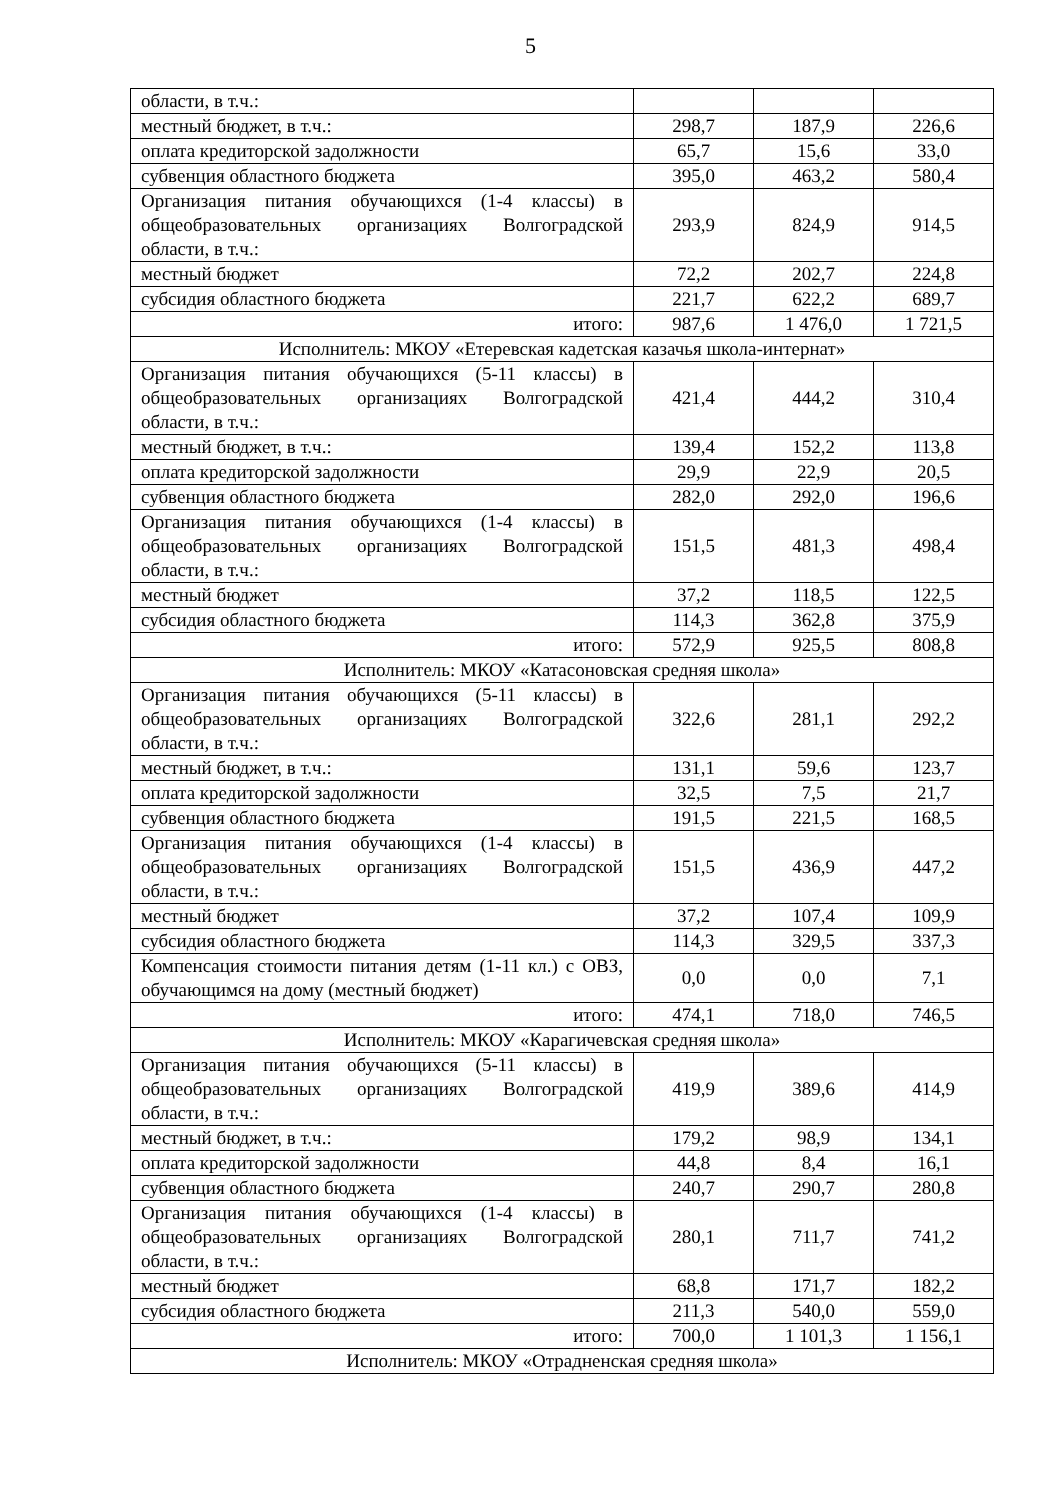5
| области, в т.ч.: | | | |
| местный бюджет, в т.ч.: | 298,7 | 187,9 | 226,6 |
| оплата кредиторской задолжности | 65,7 | 15,6 | 33,0 |
| субвенция областного бюджета | 395,0 | 463,2 | 580,4 |
| Организация питания обучающихся (1-4 классы) в общеобразовательных организациях Волгоградской области, в т.ч.: | 293,9 | 824,9 | 914,5 |
| местный бюджет | 72,2 | 202,7 | 224,8 |
| субсидия областного бюджета | 221,7 | 622,2 | 689,7 |
| итого: | 987,6 | 1 476,0 | 1 721,5 |
| Исполнитель: МКОУ «Етеревская кадетская казачья школа-интернат» | | | |
| Организация питания обучающихся (5-11 классы) в общеобразовательных организациях Волгоградской области, в т.ч.: | 421,4 | 444,2 | 310,4 |
| местный бюджет, в т.ч.: | 139,4 | 152,2 | 113,8 |
| оплата кредиторской задолжности | 29,9 | 22,9 | 20,5 |
| субвенция областного бюджета | 282,0 | 292,0 | 196,6 |
| Организация питания обучающихся (1-4 классы) в общеобразовательных организациях Волгоградской области, в т.ч.: | 151,5 | 481,3 | 498,4 |
| местный бюджет | 37,2 | 118,5 | 122,5 |
| субсидия областного бюджета | 114,3 | 362,8 | 375,9 |
| итого: | 572,9 | 925,5 | 808,8 |
| Исполнитель: МКОУ «Катасоновская средняя школа» | | | |
| Организация питания обучающихся (5-11 классы) в общеобразовательных организациях Волгоградской области, в т.ч.: | 322,6 | 281,1 | 292,2 |
| местный бюджет, в т.ч.: | 131,1 | 59,6 | 123,7 |
| оплата кредиторской задолжности | 32,5 | 7,5 | 21,7 |
| субвенция областного бюджета | 191,5 | 221,5 | 168,5 |
| Организация питания обучающихся (1-4 классы) в общеобразовательных организациях Волгоградской области, в т.ч.: | 151,5 | 436,9 | 447,2 |
| местный бюджет | 37,2 | 107,4 | 109,9 |
| субсидия областного бюджета | 114,3 | 329,5 | 337,3 |
| Компенсация стоимости питания детям (1-11 кл.) с ОВЗ, обучающимся на дому (местный бюджет) | 0,0 | 0,0 | 7,1 |
| итого: | 474,1 | 718,0 | 746,5 |
| Исполнитель: МКОУ «Карагичевская средняя школа» | | | |
| Организация питания обучающихся (5-11 классы) в общеобразовательных организациях Волгоградской области, в т.ч.: | 419,9 | 389,6 | 414,9 |
| местный бюджет, в т.ч.: | 179,2 | 98,9 | 134,1 |
| оплата кредиторской задолжности | 44,8 | 8,4 | 16,1 |
| субвенция областного бюджета | 240,7 | 290,7 | 280,8 |
| Организация питания обучающихся (1-4 классы) в общеобразовательных организациях Волгоградской области, в т.ч.: | 280,1 | 711,7 | 741,2 |
| местный бюджет | 68,8 | 171,7 | 182,2 |
| субсидия областного бюджета | 211,3 | 540,0 | 559,0 |
| итого: | 700,0 | 1 101,3 | 1 156,1 |
| Исполнитель: МКОУ «Отрадненская средняя школа» | | | |